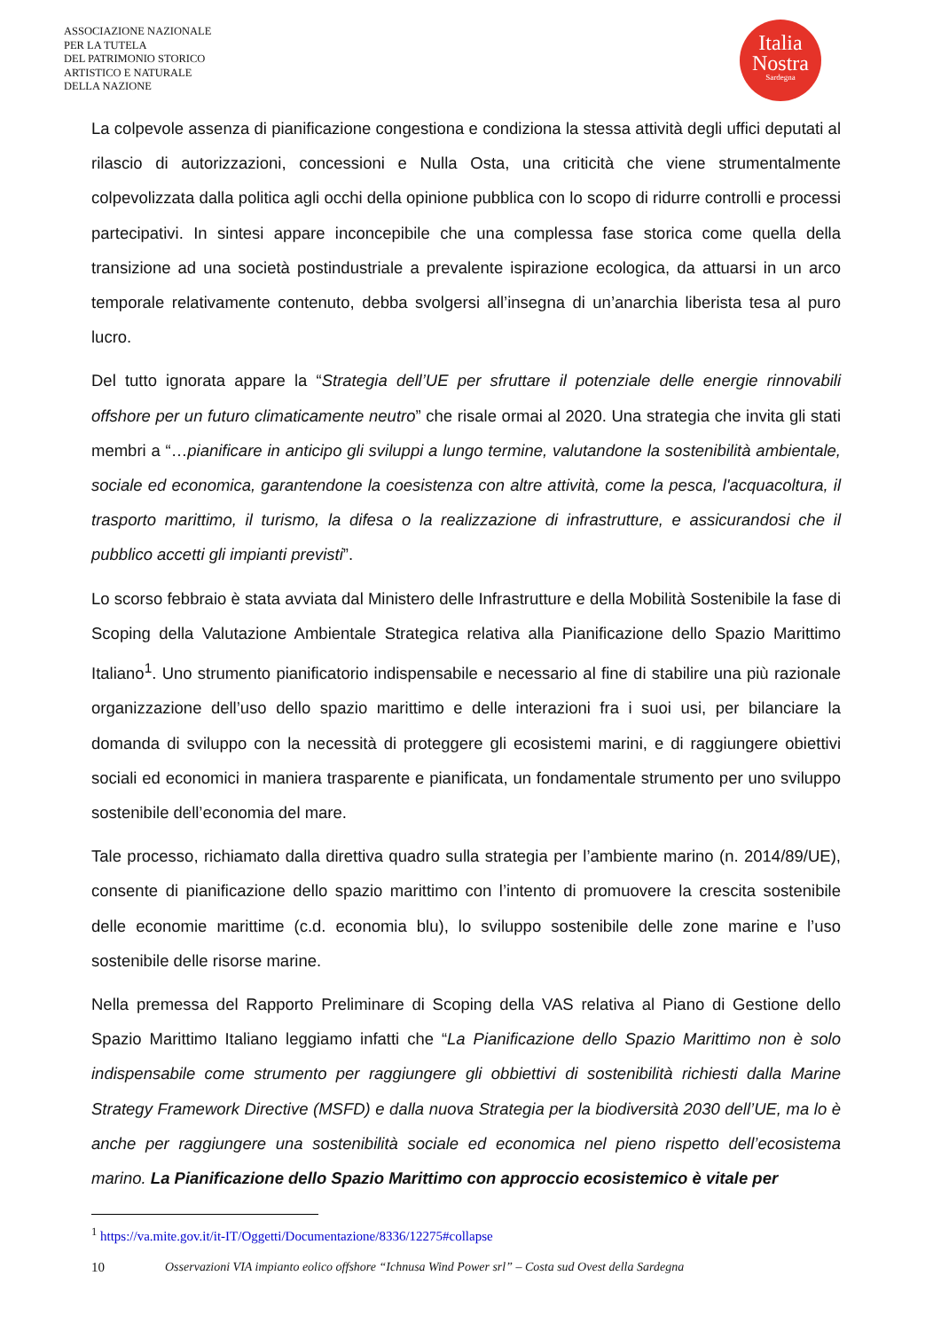ASSOCIAZIONE NAZIONALE
PER LA TUTELA
DEL PATRIMONIO STORICO
ARTISTICO E NATURALE
DELLA NAZIONE
Italia
Nostra
Sardegna
La colpevole assenza di pianificazione congestiona e condiziona la stessa attività degli uffici deputati al rilascio di autorizzazioni, concessioni e Nulla Osta, una criticità che viene strumentalmente colpevolizzata dalla politica agli occhi della opinione pubblica con lo scopo di ridurre controlli e processi partecipativi. In sintesi appare inconcepibile che una complessa fase storica come quella della transizione ad una società postindustriale a prevalente ispirazione ecologica, da attuarsi in un arco temporale relativamente contenuto, debba svolgersi all’insegna di un’anarchia liberista tesa al puro lucro.
Del tutto ignorata appare la “Strategia dell’UE per sfruttare il potenziale delle energie rinnovabili offshore per un futuro climaticamente neutro” che risale ormai al 2020. Una strategia che invita gli stati membri a “…pianificare in anticipo gli sviluppi a lungo termine, valutandone la sostenibilità ambientale, sociale ed economica, garantendone la coesistenza con altre attività, come la pesca, l'acquacoltura, il trasporto marittimo, il turismo, la difesa o la realizzazione di infrastrutture, e assicurandosi che il pubblico accetti gli impianti previsti”.
Lo scorso febbraio è stata avviata dal Ministero delle Infrastrutture e della Mobilità Sostenibile la fase di Scoping della Valutazione Ambientale Strategica relativa alla Pianificazione dello Spazio Marittimo Italiano<sup>1</sup>. Uno strumento pianificatorio indispensabile e necessario al fine di stabilire una più razionale organizzazione dell’uso dello spazio marittimo e delle interazioni fra i suoi usi, per bilanciare la domanda di sviluppo con la necessità di proteggere gli ecosistemi marini, e di raggiungere obiettivi sociali ed economici in maniera trasparente e pianificata, un fondamentale strumento per uno sviluppo sostenibile dell’economia del mare.
Tale processo, richiamato dalla direttiva quadro sulla strategia per l’ambiente marino (n. 2014/89/UE), consente di pianificazione dello spazio marittimo con l’intento di promuovere la crescita sostenibile delle economie marittime (c.d. economia blu), lo sviluppo sostenibile delle zone marine e l’uso sostenibile delle risorse marine.
Nella premessa del Rapporto Preliminare di Scoping della VAS relativa al Piano di Gestione dello Spazio Marittimo Italiano leggiamo infatti che “La Pianificazione dello Spazio Marittimo non è solo indispensabile come strumento per raggiungere gli obbiettivi di sostenibilità richiesti dalla Marine Strategy Framework Directive (MSFD) e dalla nuova Strategia per la biodiversità 2030 dell’UE, ma lo è anche per raggiungere una sostenibilità sociale ed economica nel pieno rispetto dell’ecosistema marino. La Pianificazione dello Spazio Marittimo con approccio ecosistemico è vitale per
<sup>1</sup> https://va.mite.gov.it/it-IT/Oggetti/Documentazione/8336/12275#collapse
10 Osservazioni VIA impianto eolico offshore “Ichnusa Wind Power srl” – Costa sud Ovest della Sardegna